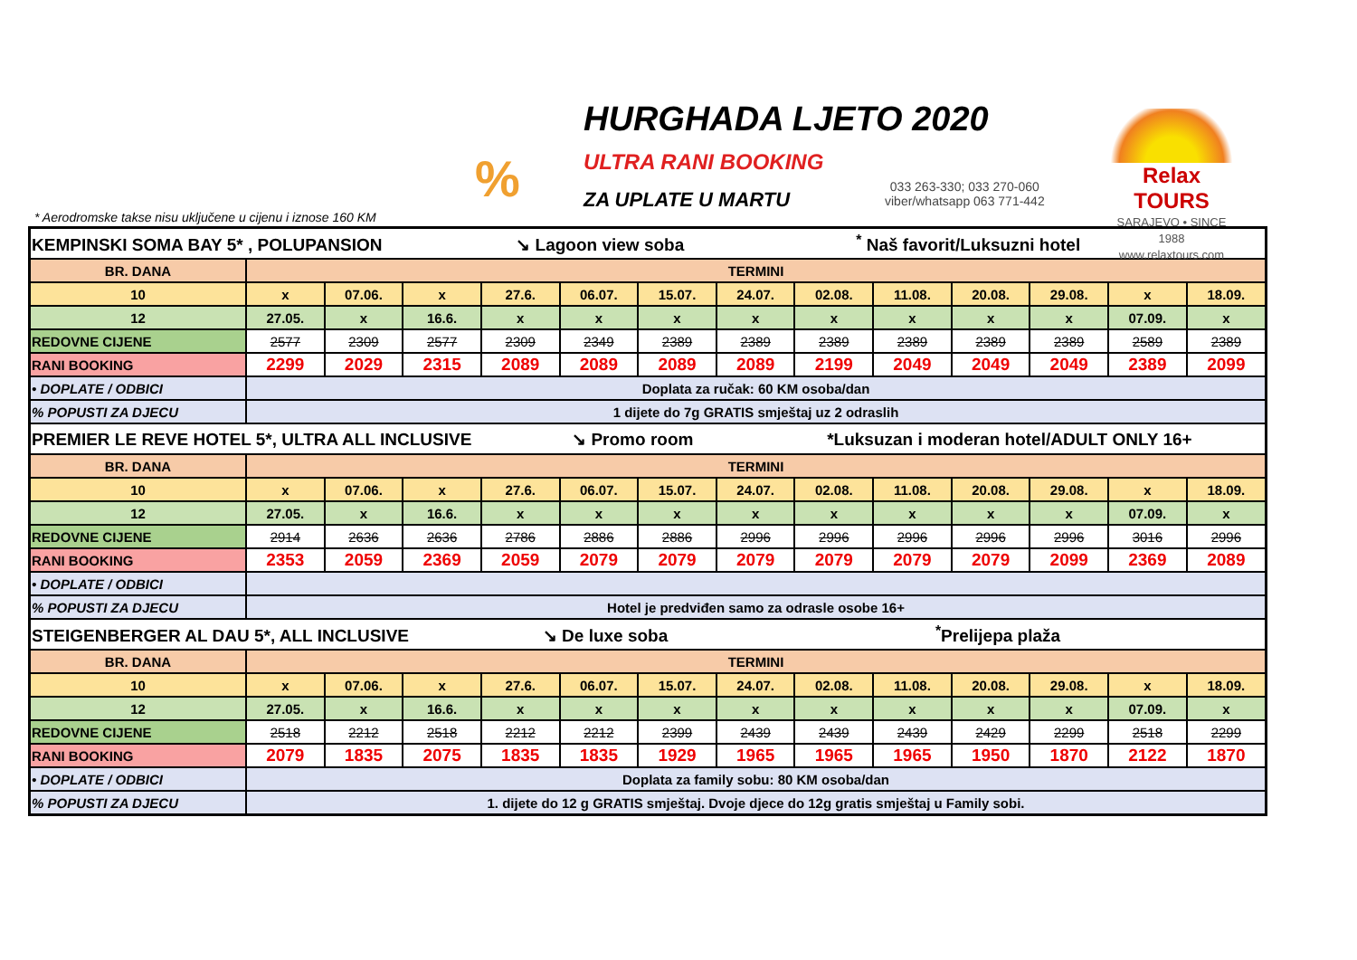%
HURGHADA LJETO 2020
ULTRA RANI BOOKING
ZA UPLATE U MARTU
033 263-330; 033 270-060
viber/whatsapp 063 771-442
Relax TOURS
SARAJEVO • SINCE 1988
www.relaxtours.com
* Aerodromske takse nisu uključene u cijenu i iznose 160 KM
| KEMPINSKI SOMA BAY 5* , POLUPANSION ↘ Lagoon view soba <sup>*</sup> Naš favorit/Luksuzni hotel | | | | | | | | | | | | | |
| BR. DANA | TERMINI | | | | | | | | | | | | |
| 10 | x | 07.06. | x | 27.6. | 06.07. | 15.07. | 24.07. | 02.08. | 11.08. | 20.08. | 29.08. | x | 18.09. |
| 12 | 27.05. | x | 16.6. | x | x | x | x | x | x | x | x | 07.09. | x |
| REDOVNE CIJENE | 2577 | 2309 | 2577 | 2309 | 2349 | 2389 | 2389 | 2389 | 2389 | 2389 | 2389 | 2589 | 2389 |
| RANI BOOKING | 2299 | 2029 | 2315 | 2089 | 2089 | 2089 | 2089 | 2199 | 2049 | 2049 | 2049 | 2389 | 2099 |
| • DOPLATE / ODBICI | Doplata za ručak: 60 KM osoba/dan | | | | | | | | | | | | |
| % POPUSTI ZA DJECU | 1 dijete do 7g GRATIS smještaj uz 2 odraslih | | | | | | | | | | | | |
| PREMIER LE REVE HOTEL 5*, ULTRA ALL INCLUSIVE ↘ Promo room *Luksuzan i moderan hotel/ADULT ONLY 16+ | | | | | | | | | | | | | |
| BR. DANA | TERMINI | | | | | | | | | | | | |
| 10 | x | 07.06. | x | 27.6. | 06.07. | 15.07. | 24.07. | 02.08. | 11.08. | 20.08. | 29.08. | x | 18.09. |
| 12 | 27.05. | x | 16.6. | x | x | x | x | x | x | x | x | 07.09. | x |
| REDOVNE CIJENE | 2914 | 2636 | 2636 | 2786 | 2886 | 2886 | 2996 | 2996 | 2996 | 2996 | 2996 | 3016 | 2996 |
| RANI BOOKING | 2353 | 2059 | 2369 | 2059 | 2079 | 2079 | 2079 | 2079 | 2079 | 2079 | 2099 | 2369 | 2089 |
| • DOPLATE / ODBICI | | | | | | | | | | | | | |
| % POPUSTI ZA DJECU | Hotel je predviđen samo za odrasle osobe 16+ | | | | | | | | | | | | |
| STEIGENBERGER AL DAU 5*, ALL INCLUSIVE ↘ De luxe soba <sup>*</sup>Prelijepa plaža | | | | | | | | | | | | | |
| BR. DANA | TERMINI | | | | | | | | | | | | |
| 10 | x | 07.06. | x | 27.6. | 06.07. | 15.07. | 24.07. | 02.08. | 11.08. | 20.08. | 29.08. | x | 18.09. |
| 12 | 27.05. | x | 16.6. | x | x | x | x | x | x | x | x | 07.09. | x |
| REDOVNE CIJENE | 2518 | 2212 | 2518 | 2212 | 2212 | 2399 | 2439 | 2439 | 2439 | 2429 | 2299 | 2518 | 2299 |
| RANI BOOKING | 2079 | 1835 | 2075 | 1835 | 1835 | 1929 | 1965 | 1965 | 1965 | 1950 | 1870 | 2122 | 1870 |
| • DOPLATE / ODBICI | Doplata za family sobu: 80 KM osoba/dan | | | | | | | | | | | | |
| % POPUSTI ZA DJECU | 1. dijete do 12 g GRATIS smještaj. Dvoje djece do 12g gratis smještaj u Family sobi. | | | | | | | | | | | | |